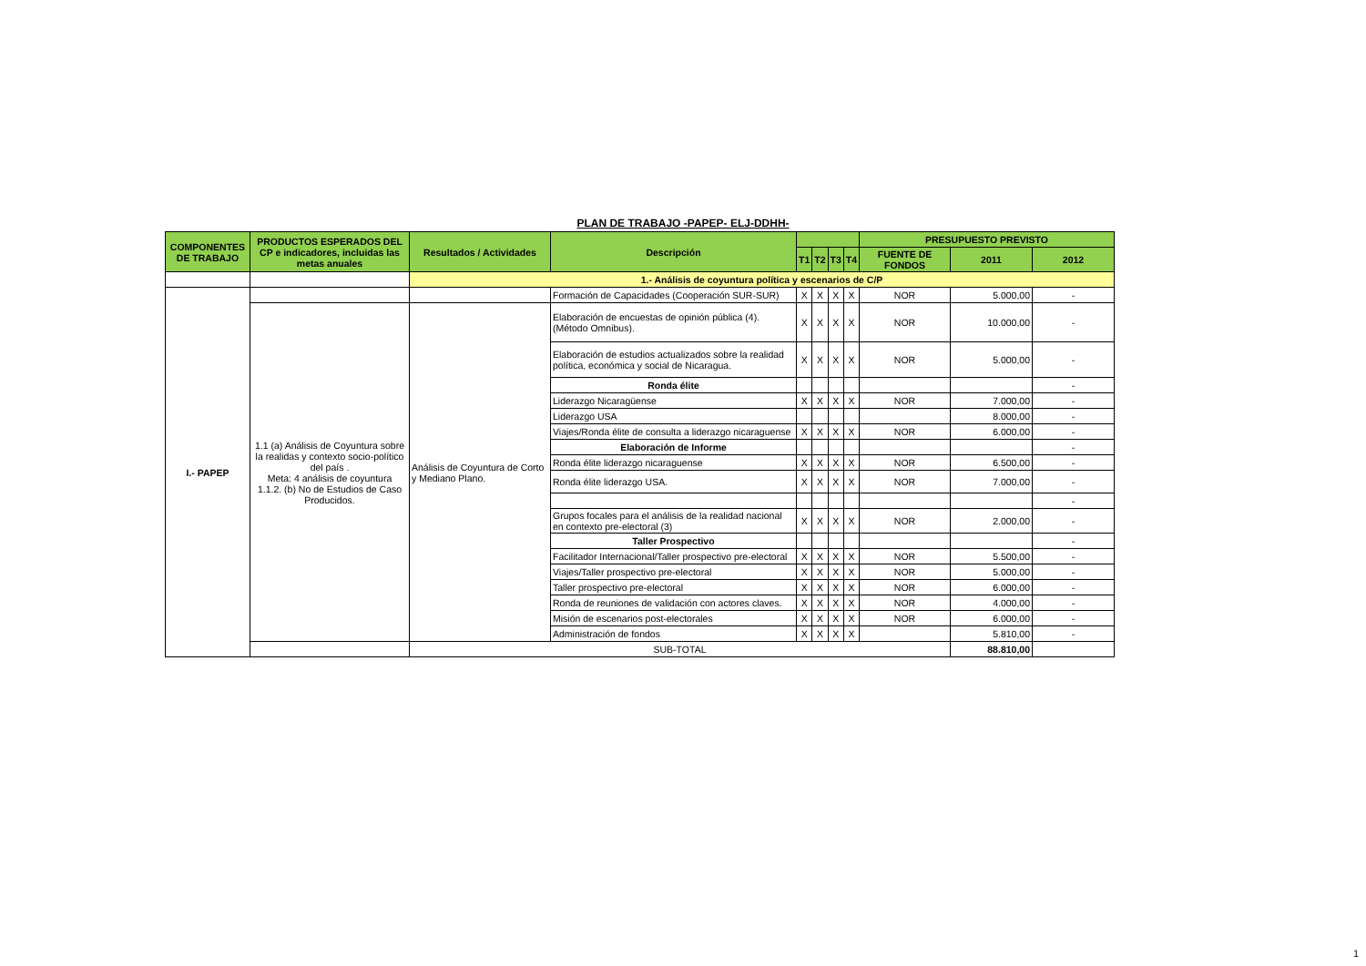PLAN DE TRABAJO -PAPEP- ELJ-DDHH-
| COMPONENTES DE TRABAJO | PRODUCTOS ESPERADOS DEL CP e indicadores, incluidas las metas anuales | Resultados / Actividades | Descripción | | | | | PRESUPUESTO PREVISTO | | |
| --- | --- | --- | --- | --- | --- | --- | --- | --- | --- | --- |
| | | | | T1 | T2 | T3 | T4 | FUENTE DE FONDOS | 2011 | 2012 |
| | | 1.- Análisis de coyuntura política y escenarios de C/P | | | | | | | | |
| I.- PAPEP | | | Formación de Capacidades (Cooperación SUR-SUR) | X | X | X | X | NOR | 5.000,00 | - |
| | 1.1 (a) Análisis de Coyuntura sobre la realidas y contexto socio-político del país . Meta: 4 análisis de coyuntura 1.1.2. (b) No de Estudios de Caso Producidos. | Análisis de Coyuntura de Corto y Mediano Plano. | Elaboración de encuestas de opinión pública (4). (Método Omnibus). | X | X | X | X | NOR | 10.000,00 | - |
| | | | Elaboración de estudios actualizados sobre la realidad política, económica y social de Nicaragua. | X | X | X | X | NOR | 5.000,00 | - |
| | | | Ronda élite | | | | | | | - |
| | | | Liderazgo Nicaragüense | X | X | X | X | NOR | 7.000,00 | - |
| | | | Liderazgo USA | | | | | | 8.000,00 | - |
| | | | Viajes/Ronda élite de consulta a liderazgo nicaraguense | X | X | X | X | NOR | 6.000,00 | - |
| | | | Elaboración de Informe | | | | | | | - |
| | | | Ronda élite liderazgo nicaraguense | X | X | X | X | NOR | 6.500,00 | - |
| | | | Ronda élite liderazgo USA. | X | X | X | X | NOR | 7.000,00 | - |
| | | | | | | | | | | - |
| | | | Grupos focales para el análisis de la realidad nacional en contexto pre-electoral (3) | X | X | X | X | NOR | 2.000,00 | - |
| | | | Taller Prospectivo | | | | | | | - |
| | | | Facilitador Internacional/Taller prospectivo pre-electoral | X | X | X | X | NOR | 5.500,00 | - |
| | | | Viajes/Taller prospectivo pre-electoral | X | X | X | X | NOR | 5.000,00 | - |
| | | | Taller prospectivo pre-electoral | X | X | X | X | NOR | 6.000,00 | - |
| | | | Ronda de reuniones de validación con actores claves. | X | X | X | X | NOR | 4.000,00 | - |
| | | | Misión de escenarios post-electorales | X | X | X | X | NOR | 6.000,00 | - |
| | | | Administración de fondos | X | X | X | X | | 5.810,00 | - |
| | | SUB-TOTAL | | | | | | | 88.810,00 | |
1